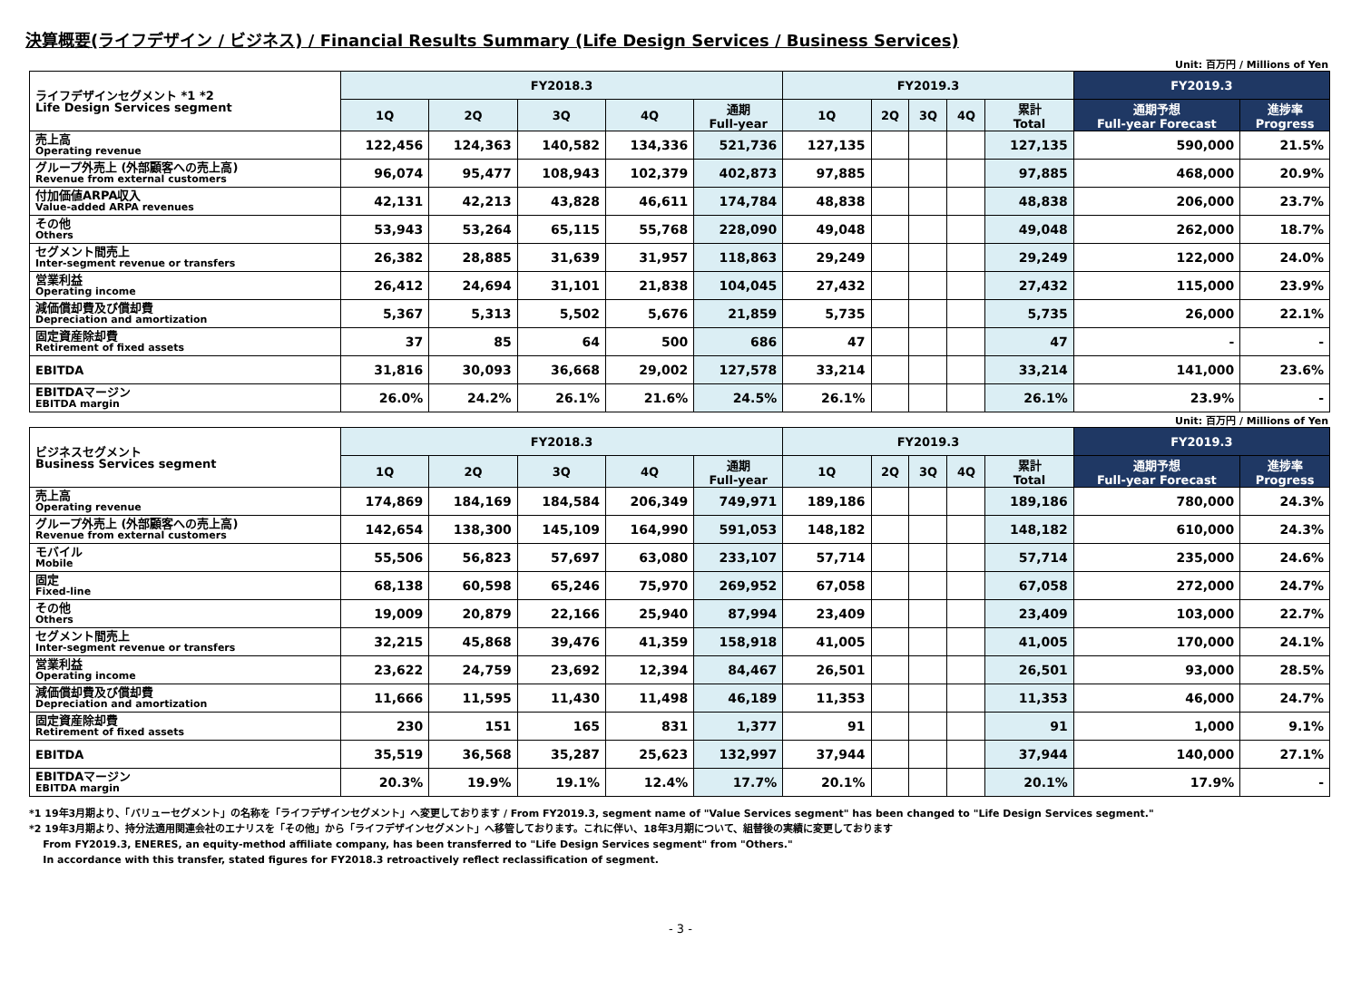決算概要(ライフデザイン / ビジネス) / Financial Results Summary (Life Design Services / Business Services)
Unit: 百万円 / Millions of Yen
| ライフデザインセグメント *1 *2 Life Design Services segment | FY2018.3 | | | | | FY2019.3 | | | | | FY2019.3 | |
| --- | --- | --- | --- | --- | --- | --- | --- | --- | --- | --- | --- | --- |
| | 1Q | 2Q | 3Q | 4Q | 通期 Full-year | 1Q | 2Q | 3Q | 4Q | 累計 Total | 通期予想 Full-year Forecast | 進捗率 Progress |
| 売上高 Operating revenue | 122,456 | 124,363 | 140,582 | 134,336 | 521,736 | 127,135 | | | | 127,135 | 590,000 | 21.5% |
| グループ外売上 (外部顧客への売上高) Revenue from external customers | 96,074 | 95,477 | 108,943 | 102,379 | 402,873 | 97,885 | | | | 97,885 | 468,000 | 20.9% |
| 付加価値ARPA収入 Value-added ARPA revenues | 42,131 | 42,213 | 43,828 | 46,611 | 174,784 | 48,838 | | | | 48,838 | 206,000 | 23.7% |
| その他 Others | 53,943 | 53,264 | 65,115 | 55,768 | 228,090 | 49,048 | | | | 49,048 | 262,000 | 18.7% |
| セグメント間売上 Inter-segment revenue or transfers | 26,382 | 28,885 | 31,639 | 31,957 | 118,863 | 29,249 | | | | 29,249 | 122,000 | 24.0% |
| 営業利益 Operating income | 26,412 | 24,694 | 31,101 | 21,838 | 104,045 | 27,432 | | | | 27,432 | 115,000 | 23.9% |
| 減価償却費及び償却費 Depreciation and amortization | 5,367 | 5,313 | 5,502 | 5,676 | 21,859 | 5,735 | | | | 5,735 | 26,000 | 22.1% |
| 固定資産除却費 Retirement of fixed assets | 37 | 85 | 64 | 500 | 686 | 47 | | | | 47 | - | - |
| EBITDA | 31,816 | 30,093 | 36,668 | 29,002 | 127,578 | 33,214 | | | | 33,214 | 141,000 | 23.6% |
| EBITDAマージン EBITDA margin | 26.0% | 24.2% | 26.1% | 21.6% | 24.5% | 26.1% | | | | 26.1% | 23.9% | - |
Unit: 百万円 / Millions of Yen
| ビジネスセグメント Business Services segment | FY2018.3 | | | | | FY2019.3 | | | | | FY2019.3 | |
| --- | --- | --- | --- | --- | --- | --- | --- | --- | --- | --- | --- | --- |
| | 1Q | 2Q | 3Q | 4Q | 通期 Full-year | 1Q | 2Q | 3Q | 4Q | 累計 Total | 通期予想 Full-year Forecast | 進捗率 Progress |
| 売上高 Operating revenue | 174,869 | 184,169 | 184,584 | 206,349 | 749,971 | 189,186 | | | | 189,186 | 780,000 | 24.3% |
| グループ外売上 (外部顧客への売上高) Revenue from external customers | 142,654 | 138,300 | 145,109 | 164,990 | 591,053 | 148,182 | | | | 148,182 | 610,000 | 24.3% |
| モバイル Mobile | 55,506 | 56,823 | 57,697 | 63,080 | 233,107 | 57,714 | | | | 57,714 | 235,000 | 24.6% |
| 固定 Fixed-line | 68,138 | 60,598 | 65,246 | 75,970 | 269,952 | 67,058 | | | | 67,058 | 272,000 | 24.7% |
| その他 Others | 19,009 | 20,879 | 22,166 | 25,940 | 87,994 | 23,409 | | | | 23,409 | 103,000 | 22.7% |
| セグメント間売上 Inter-segment revenue or transfers | 32,215 | 45,868 | 39,476 | 41,359 | 158,918 | 41,005 | | | | 41,005 | 170,000 | 24.1% |
| 営業利益 Operating income | 23,622 | 24,759 | 23,692 | 12,394 | 84,467 | 26,501 | | | | 26,501 | 93,000 | 28.5% |
| 減価償却費及び償却費 Depreciation and amortization | 11,666 | 11,595 | 11,430 | 11,498 | 46,189 | 11,353 | | | | 11,353 | 46,000 | 24.7% |
| 固定資産除却費 Retirement of fixed assets | 230 | 151 | 165 | 831 | 1,377 | 91 | | | | 91 | 1,000 | 9.1% |
| EBITDA | 35,519 | 36,568 | 35,287 | 25,623 | 132,997 | 37,944 | | | | 37,944 | 140,000 | 27.1% |
| EBITDAマージン EBITDA margin | 20.3% | 19.9% | 19.1% | 12.4% | 17.7% | 20.1% | | | | 20.1% | 17.9% | - |
*1 19年3月期より、「バリューセグメント」の名称を「ライフデザインセグメント」へ変更しております / From FY2019.3, segment name of "Value Services segment" has been changed to "Life Design Services segment."
*2 19年3月期より、持分法適用関連会社のエナリスを「その他」から「ライフデザインセグメント」へ移管しております。これに伴い、18年3月期について、組替後の実績に変更しております
From FY2019.3, ENERES, an equity-method affiliate company, has been transferred to "Life Design Services segment" from "Others."
In accordance with this transfer, stated figures for FY2018.3 retroactively reflect reclassification of segment.
- 3 -